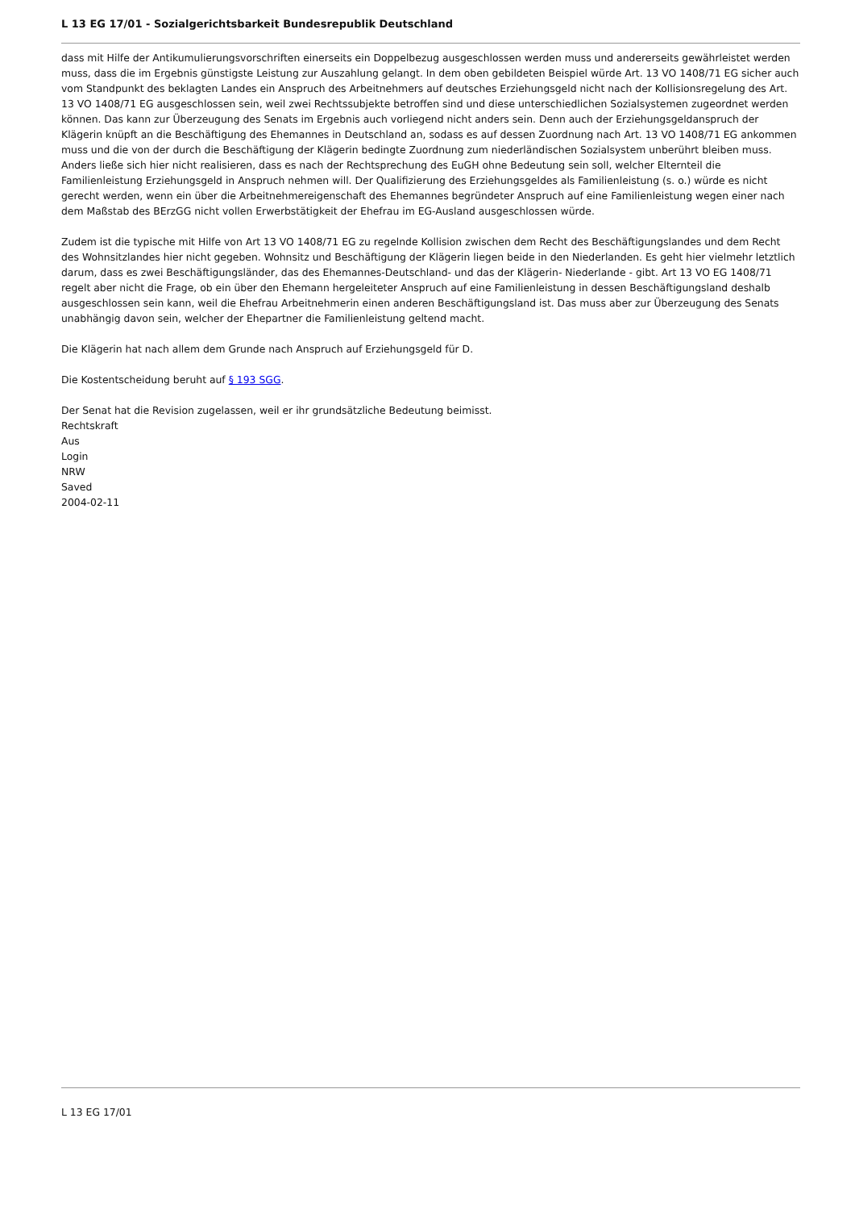L 13 EG 17/01 - Sozialgerichtsbarkeit Bundesrepublik Deutschland
dass mit Hilfe der Antikumulierungsvorschriften einerseits ein Doppelbezug ausgeschlossen werden muss und andererseits gewährleistet werden muss, dass die im Ergebnis günstigste Leistung zur Auszahlung gelangt. In dem oben gebildeten Beispiel würde Art. 13 VO 1408/71 EG sicher auch vom Standpunkt des beklagten Landes ein Anspruch des Arbeitnehmers auf deutsches Erziehungsgeld nicht nach der Kollisionsregelung des Art. 13 VO 1408/71 EG ausgeschlossen sein, weil zwei Rechtssubjekte betroffen sind und diese unterschiedlichen Sozialsystemen zugeordnet werden können. Das kann zur Überzeugung des Senats im Ergebnis auch vorliegend nicht anders sein. Denn auch der Erziehungsgeldanspruch der Klägerin knüpft an die Beschäftigung des Ehemannes in Deutschland an, sodass es auf dessen Zuordnung nach Art. 13 VO 1408/71 EG ankommen muss und die von der durch die Beschäftigung der Klägerin bedingte Zuordnung zum niederländischen Sozialsystem unberührt bleiben muss. Anders ließe sich hier nicht realisieren, dass es nach der Rechtsprechung des EuGH ohne Bedeutung sein soll, welcher Elternteil die Familienleistung Erziehungsgeld in Anspruch nehmen will. Der Qualifizierung des Erziehungsgeldes als Familienleistung (s. o.) würde es nicht gerecht werden, wenn ein über die Arbeitnehmereigenschaft des Ehemannes begründeter Anspruch auf eine Familienleistung wegen einer nach dem Maßstab des BErzGG nicht vollen Erwerbstätigkeit der Ehefrau im EG-Ausland ausgeschlossen würde.
Zudem ist die typische mit Hilfe von Art 13 VO 1408/71 EG zu regelnde Kollision zwischen dem Recht des Beschäftigungslandes und dem Recht des Wohnsitzlandes hier nicht gegeben. Wohnsitz und Beschäftigung der Klägerin liegen beide in den Niederlanden. Es geht hier vielmehr letztlich darum, dass es zwei Beschäftigungsländer, das des Ehemannes-Deutschland- und das der Klägerin- Niederlande - gibt. Art 13 VO EG 1408/71 regelt aber nicht die Frage, ob ein über den Ehemann hergeleiteter Anspruch auf eine Familienleistung in dessen Beschäftigungsland deshalb ausgeschlossen sein kann, weil die Ehefrau Arbeitnehmerin einen anderen Beschäftigungsland ist. Das muss aber zur Überzeugung des Senats unabhängig davon sein, welcher der Ehepartner die Familienleistung geltend macht.
Die Klägerin hat nach allem dem Grunde nach Anspruch auf Erziehungsgeld für D.
Die Kostentscheidung beruht auf § 193 SGG.
Der Senat hat die Revision zugelassen, weil er ihr grundsätzliche Bedeutung beimisst.
Rechtskraft
Aus
Login
NRW
Saved
2004-02-11
L 13 EG 17/01